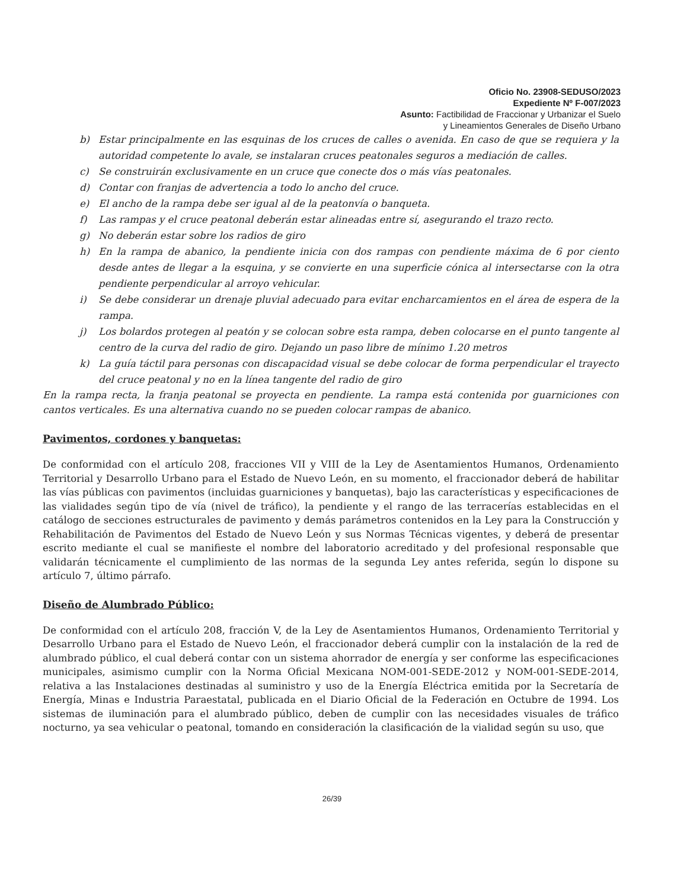Oficio No. 23908-SEDUSO/2023
Expediente Nº F-007/2023
Asunto: Factibilidad de Fraccionar y Urbanizar el Suelo
y Lineamientos Generales de Diseño Urbano
b) Estar principalmente en las esquinas de los cruces de calles o avenida. En caso de que se requiera y la autoridad competente lo avale, se instalaran cruces peatonales seguros a mediación de calles.
c) Se construirán exclusivamente en un cruce que conecte dos o más vías peatonales.
d) Contar con franjas de advertencia a todo lo ancho del cruce.
e) El ancho de la rampa debe ser igual al de la peatonvía o banqueta.
f) Las rampas y el cruce peatonal deberán estar alineadas entre sí, asegurando el trazo recto.
g) No deberán estar sobre los radios de giro
h) En la rampa de abanico, la pendiente inicia con dos rampas con pendiente máxima de 6 por ciento desde antes de llegar a la esquina, y se convierte en una superficie cónica al intersectarse con la otra pendiente perpendicular al arroyo vehicular.
i) Se debe considerar un drenaje pluvial adecuado para evitar encharcamientos en el área de espera de la rampa.
j) Los bolardos protegen al peatón y se colocan sobre esta rampa, deben colocarse en el punto tangente al centro de la curva del radio de giro. Dejando un paso libre de mínimo 1.20 metros
k) La guía táctil para personas con discapacidad visual se debe colocar de forma perpendicular el trayecto del cruce peatonal y no en la línea tangente del radio de giro
En la rampa recta, la franja peatonal se proyecta en pendiente. La rampa está contenida por guarniciones con cantos verticales. Es una alternativa cuando no se pueden colocar rampas de abanico.
Pavimentos, cordones y banquetas:
De conformidad con el artículo 208, fracciones VII y VIII de la Ley de Asentamientos Humanos, Ordenamiento Territorial y Desarrollo Urbano para el Estado de Nuevo León, en su momento, el fraccionador deberá de habilitar las vías públicas con pavimentos (incluidas guarniciones y banquetas), bajo las características y especificaciones de las vialidades según tipo de vía (nivel de tráfico), la pendiente y el rango de las terracerías establecidas en el catálogo de secciones estructurales de pavimento y demás parámetros contenidos en la Ley para la Construcción y Rehabilitación de Pavimentos del Estado de Nuevo León y sus Normas Técnicas vigentes, y deberá de presentar escrito mediante el cual se manifieste el nombre del laboratorio acreditado y del profesional responsable que validarán técnicamente el cumplimiento de las normas de la segunda Ley antes referida, según lo dispone su artículo 7, último párrafo.
Diseño de Alumbrado Público:
De conformidad con el artículo 208, fracción V, de la Ley de Asentamientos Humanos, Ordenamiento Territorial y Desarrollo Urbano para el Estado de Nuevo León, el fraccionador deberá cumplir con la instalación de la red de alumbrado público, el cual deberá contar con un sistema ahorrador de energía y ser conforme las especificaciones municipales, asimismo cumplir con la Norma Oficial Mexicana NOM-001-SEDE-2012 y NOM-001-SEDE-2014, relativa a las Instalaciones destinadas al suministro y uso de la Energía Eléctrica emitida por la Secretaría de Energía, Minas e Industria Paraestatal, publicada en el Diario Oficial de la Federación en Octubre de 1994. Los sistemas de iluminación para el alumbrado público, deben de cumplir con las necesidades visuales de tráfico nocturno, ya sea vehicular o peatonal, tomando en consideración la clasificación de la vialidad según su uso, que
26/39